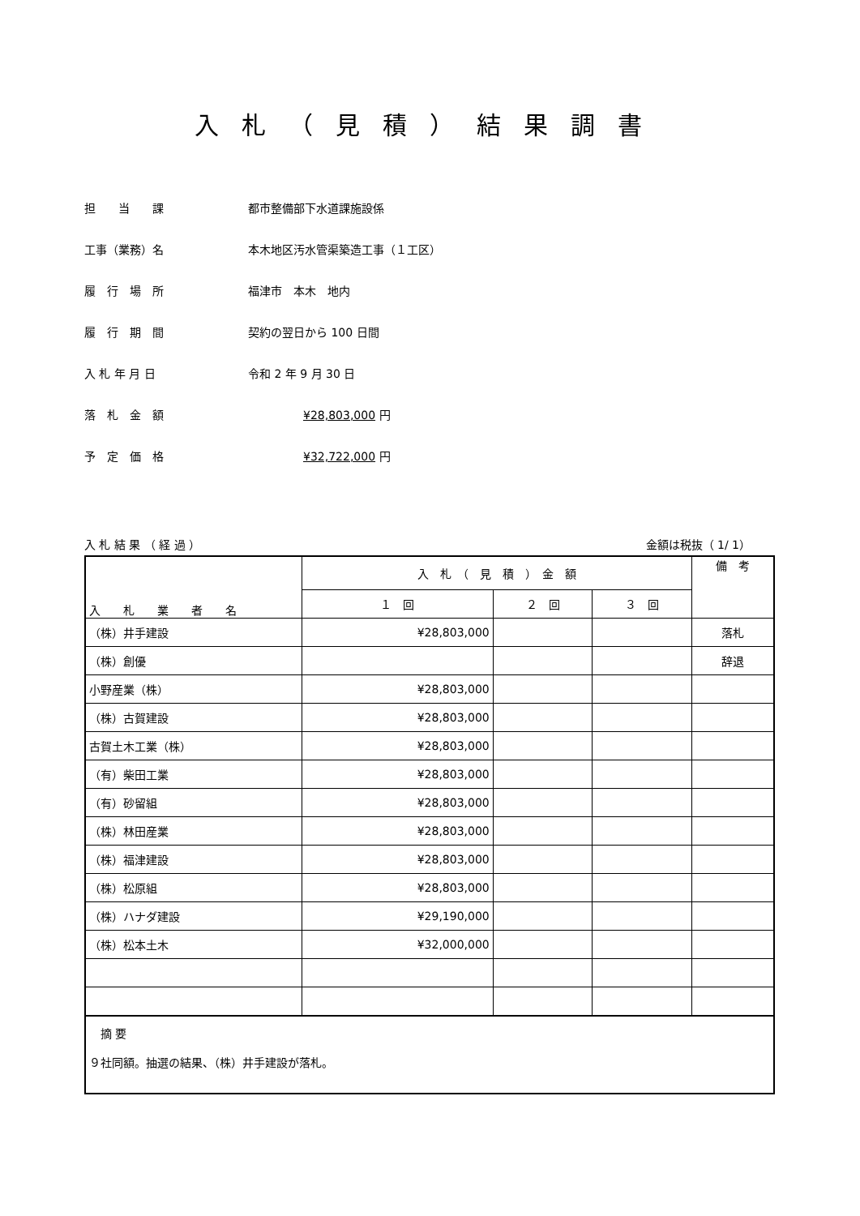入札（見積）結果調書
担　　当　　課 都市整備部下水道課施設係
工事（業務）名 本木地区汚水管渠築造工事（１工区）
履　行　場　所 福津市　本木　地内
履　行　期　間 契約の翌日から 100 日間
入 札 年 月 日 令和 2 年 9 月 30 日
落　札　金　額 ¥28,803,000 円
予　定　価　格 ¥32,722,000 円
入 札 結 果 （ 経 過 ） 金額は税抜（ 1/ 1）
| 入 札 業 者 名 | 入 札 （ 見 積 ） 金 額 | | | 備 考 |
| --- | --- | --- | --- | --- |
| | １ 回 | ２ 回 | ３ 回 | |
| （株）井手建設 | ¥28,803,000 | | | 落札 |
| （株）創優 | | | | 辞退 |
| 小野産業（株） | ¥28,803,000 | | | |
| （株）古賀建設 | ¥28,803,000 | | | |
| 古賀土木工業（株） | ¥28,803,000 | | | |
| （有）柴田工業 | ¥28,803,000 | | | |
| （有）砂留組 | ¥28,803,000 | | | |
| （株）林田産業 | ¥28,803,000 | | | |
| （株）福津建設 | ¥28,803,000 | | | |
| （株）松原組 | ¥28,803,000 | | | |
| （株）ハナダ建設 | ¥29,190,000 | | | |
| （株）松本土木 | ¥32,000,000 | | | |
| 摘 要 ９社同額。抽選の結果、（株）井手建設が落札。 | | | | |